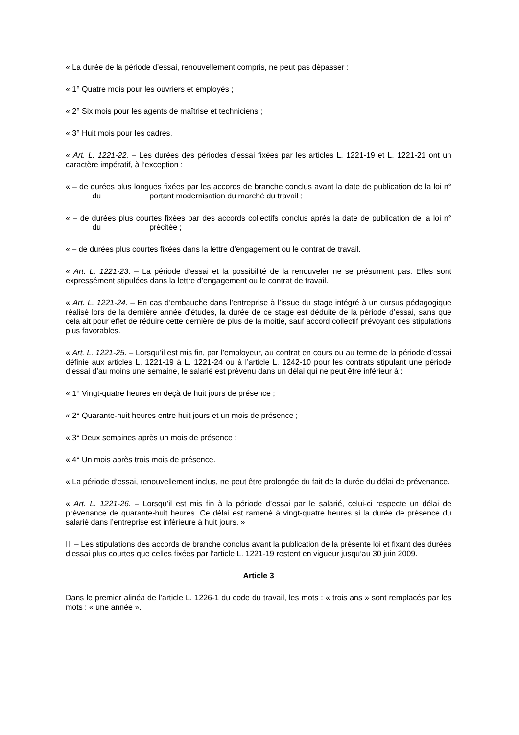« La durée de la période d’essai, renouvellement compris, ne peut pas dépasser :
« 1° Quatre mois pour les ouvriers et employés ;
« 2° Six mois pour les agents de maîtrise et techniciens ;
« 3° Huit mois pour les cadres.
« Art. L. 1221-22. – Les durées des périodes d’essai fixées par les articles L. 1221-19 et L. 1221-21 ont un caractère impératif, à l’exception :
« – de durées plus longues fixées par les accords de branche conclus avant la date de publication de la loi n° du portant modernisation du marché du travail ;
« – de durées plus courtes fixées par des accords collectifs conclus après la date de publication de la loi n° du précitée ;
« – de durées plus courtes fixées dans la lettre d’engagement ou le contrat de travail.
« Art. L. 1221-23. – La période d’essai et la possibilité de la renouveler ne se présument pas. Elles sont expressément stipulées dans la lettre d’engagement ou le contrat de travail.
« Art. L. 1221-24. – En cas d’embauche dans l’entreprise à l’issue du stage intégré à un cursus pédagogique réalisé lors de la dernière année d’études, la durée de ce stage est déduite de la période d’essai, sans que cela ait pour effet de réduire cette dernière de plus de la moitié, sauf accord collectif prévoyant des stipulations plus favorables.
« Art. L. 1221-25. – Lorsqu’il est mis fin, par l’employeur, au contrat en cours ou au terme de la période d’essai définie aux articles L. 1221-19 à L. 1221-24 ou à l’article L. 1242-10 pour les contrats stipulant une période d’essai d’au moins une semaine, le salarié est prévenu dans un délai qui ne peut être inférieur à :
« 1° Vingt-quatre heures en deçà de huit jours de présence ;
« 2° Quarante-huit heures entre huit jours et un mois de présence ;
« 3° Deux semaines après un mois de présence ;
« 4° Un mois après trois mois de présence.
« La période d’essai, renouvellement inclus, ne peut être prolongée du fait de la durée du délai de prévenance.
« Art. L. 1221-26. – Lorsqu’il est mis fin à la période d’essai par le salarié, celui-ci respecte un délai de prévenance de quarante-huit heures. Ce délai est ramené à vingt-quatre heures si la durée de présence du salarié dans l’entreprise est inférieure à huit jours. »
II. – Les stipulations des accords de branche conclus avant la publication de la présente loi et fixant des durées d’essai plus courtes que celles fixées par l’article L. 1221-19 restent en vigueur jusqu’au 30 juin 2009.
Article 3
Dans le premier alinéa de l’article L. 1226-1 du code du travail, les mots : « trois ans » sont remplacés par les mots : « une année ».